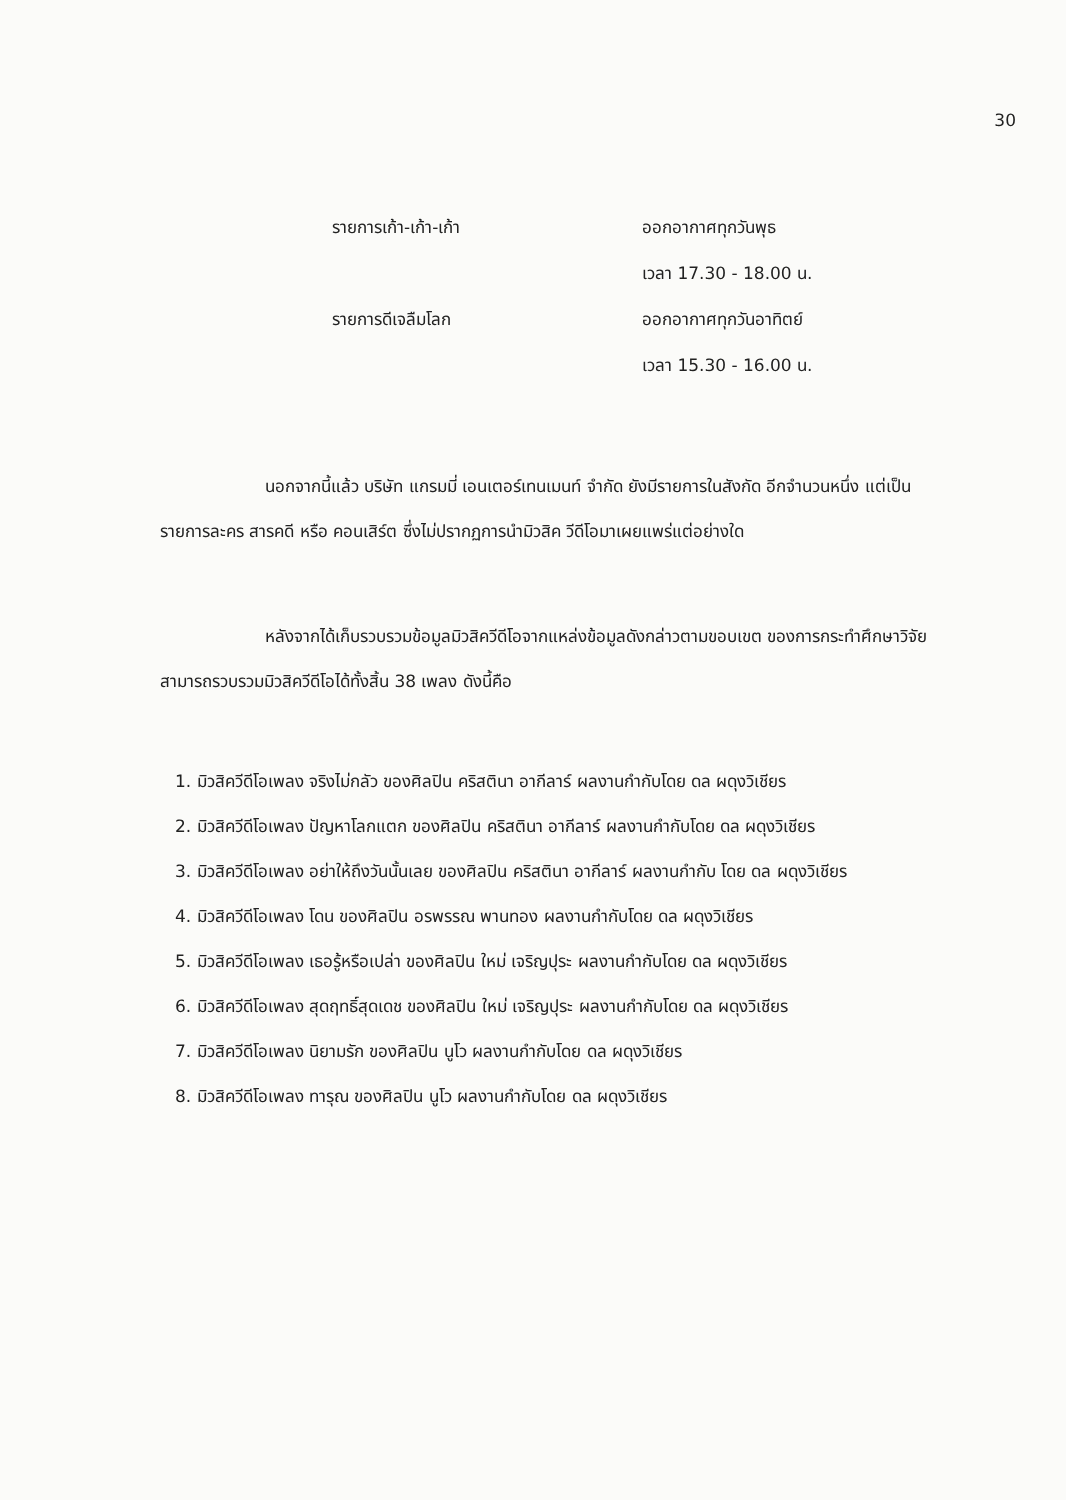30
รายการเก้า-เก้า-เก้า
ออกอากาศทุกวันพุธ
เวลา 17.30 - 18.00 น.
รายการดีเจลืมโลก
ออกอากาศทุกวันอาทิตย์
เวลา 15.30 - 16.00 น.
นอกจากนี้แล้ว บริษัท แกรมมี่ เอนเตอร์เทนเมนท์ จำกัด ยังมีรายการในสังกัด อีกจำนวนหนึ่ง แต่เป็นรายการละคร สารคดี หรือ คอนเสิร์ต ซึ่งไม่ปรากฏการนำมิวสิค วีดีโอมาเผยแพร่แต่อย่างใด
หลังจากได้เก็บรวบรวมข้อมูลมิวสิควีดีโอจากแหล่งข้อมูลดังกล่าวตามขอบเขต ของการกระทำศึกษาวิจัย สามารถรวบรวมมิวสิควีดีโอได้ทั้งสิ้น 38 เพลง ดังนี้คือ
1. มิวสิควีดีโอเพลง จริงไม่กลัว ของศิลปิน คริสตินา อากีลาร์ ผลงานกำกับโดย ดล ผดุงวิเชียร
2. มิวสิควีดีโอเพลง ปัญหาโลกแตก ของศิลปิน คริสตินา อากีลาร์ ผลงานกำกับโดย ดล ผดุงวิเชียร
3. มิวสิควีดีโอเพลง อย่าให้ถึงวันนั้นเลย ของศิลปิน คริสตินา อากีลาร์ ผลงานกำกับ โดย ดล ผดุงวิเชียร
4. มิวสิควีดีโอเพลง โดน ของศิลปิน อรพรรณ พานทอง ผลงานกำกับโดย ดล ผดุงวิเชียร
5. มิวสิควีดีโอเพลง เธอรู้หรือเปล่า ของศิลปิน ใหม่ เจริญปุระ ผลงานกำกับโดย ดล ผดุงวิเชียร
6. มิวสิควีดีโอเพลง สุดฤทธิ์สุดเดช ของศิลปิน ใหม่ เจริญปุระ ผลงานกำกับโดย ดล ผดุงวิเชียร
7. มิวสิควีดีโอเพลง นิยามรัก ของศิลปิน นูโว ผลงานกำกับโดย ดล ผดุงวิเชียร
8. มิวสิควีดีโอเพลง ทารุณ ของศิลปิน นูโว ผลงานกำกับโดย ดล ผดุงวิเชียร